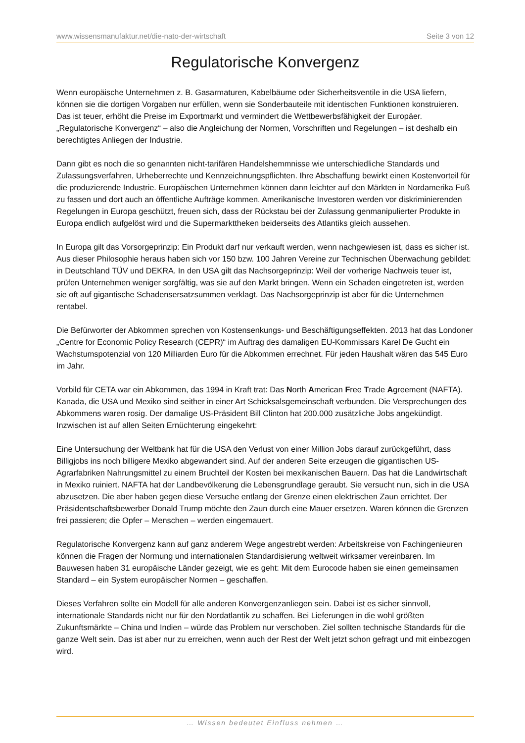www.wissensmanufaktur.net/die-nato-der-wirtschaft Seite 3 von 12
Regulatorische Konvergenz
Wenn europäische Unternehmen z. B. Gasarmaturen, Kabelbäume oder Sicherheitsventile in die USA liefern, können sie die dortigen Vorgaben nur erfüllen, wenn sie Sonderbauteile mit identischen Funktionen konstruieren. Das ist teuer, erhöht die Preise im Exportmarkt und vermindert die Wettbewerbsfähigkeit der Europäer. „Regulatorische Konvergenz“ – also die Angleichung der Normen, Vorschriften und Regelungen – ist deshalb ein berechtigtes Anliegen der Industrie.
Dann gibt es noch die so genannten nicht-tarifären Handelshemmnisse wie unterschiedliche Standards und Zulassungsverfahren, Urheberrechte und Kennzeichnungspflichten. Ihre Abschaffung bewirkt einen Kostenvorteil für die produzierende Industrie. Europäischen Unternehmen können dann leichter auf den Märkten in Nordamerika Fuß zu fassen und dort auch an öffentliche Aufträge kommen. Amerikanische Investoren werden vor diskriminierenden Regelungen in Europa geschützt, freuen sich, dass der Rückstau bei der Zulassung genmanipulierter Produkte in Europa endlich aufgelöst wird und die Supermarkttheken beiderseits des Atlantiks gleich aussehen.
In Europa gilt das Vorsorgeprinzip: Ein Produkt darf nur verkauft werden, wenn nachgewiesen ist, dass es sicher ist. Aus dieser Philosophie heraus haben sich vor 150 bzw. 100 Jahren Vereine zur Technischen Überwachung gebildet: in Deutschland TÜV und DEKRA. In den USA gilt das Nachsorgeprinzip: Weil der vorherige Nachweis teuer ist, prüfen Unternehmen weniger sorgfältig, was sie auf den Markt bringen. Wenn ein Schaden eingetreten ist, werden sie oft auf gigantische Schadensersatzsummen verklagt. Das Nachsorgeprinzip ist aber für die Unternehmen rentabel.
Die Befürworter der Abkommen sprechen von Kostensenkungs- und Beschäftigungseffekten. 2013 hat das Londoner „Centre for Economic Policy Research (CEPR)“ im Auftrag des damaligen EU-Kommissars Karel De Gucht ein Wachstumspotenzial von 120 Milliarden Euro für die Abkommen errechnet. Für jeden Haushalt wären das 545 Euro im Jahr.
Vorbild für CETA war ein Abkommen, das 1994 in Kraft trat: Das North American Free Trade Agreement (NAFTA). Kanada, die USA und Mexiko sind seither in einer Art Schicksalsgemeinschaft verbunden. Die Versprechungen des Abkommens waren rosig. Der damalige US-Präsident Bill Clinton hat 200.000 zusätzliche Jobs angekündigt. Inzwischen ist auf allen Seiten Ernüchterung eingekehrt:
Eine Untersuchung der Weltbank hat für die USA den Verlust von einer Million Jobs darauf zurückgeführt, dass Billigjobs ins noch billigere Mexiko abgewandert sind. Auf der anderen Seite erzeugen die gigantischen US-Agrarfabriken Nahrungsmittel zu einem Bruchteil der Kosten bei mexikanischen Bauern. Das hat die Landwirtschaft in Mexiko ruiniert. NAFTA hat der Landbevölkerung die Lebensgrundlage geraubt. Sie versucht nun, sich in die USA abzusetzen. Die aber haben gegen diese Versuche entlang der Grenze einen elektrischen Zaun errichtet. Der Präsidentschaftsbewerber Donald Trump möchte den Zaun durch eine Mauer ersetzen. Waren können die Grenzen frei passieren; die Opfer – Menschen – werden eingemauert.
Regulatorische Konvergenz kann auf ganz anderem Wege angestrebt werden: Arbeitskreise von Fachingenieuren können die Fragen der Normung und internationalen Standardisierung weltweit wirksamer vereinbaren. Im Bauwesen haben 31 europäische Länder gezeigt, wie es geht: Mit dem Eurocode haben sie einen gemeinsamen Standard – ein System europäischer Normen – geschaffen.
Dieses Verfahren sollte ein Modell für alle anderen Konvergenzanliegen sein. Dabei ist es sicher sinnvoll, internationale Standards nicht nur für den Nordatlantik zu schaffen. Bei Lieferungen in die wohl größten Zukunftsmärkte – China und Indien – würde das Problem nur verschoben. Ziel sollten technische Standards für die ganze Welt sein. Das ist aber nur zu erreichen, wenn auch der Rest der Welt jetzt schon gefragt und mit einbezogen wird.
… Wissen bedeutet Einfluss nehmen …